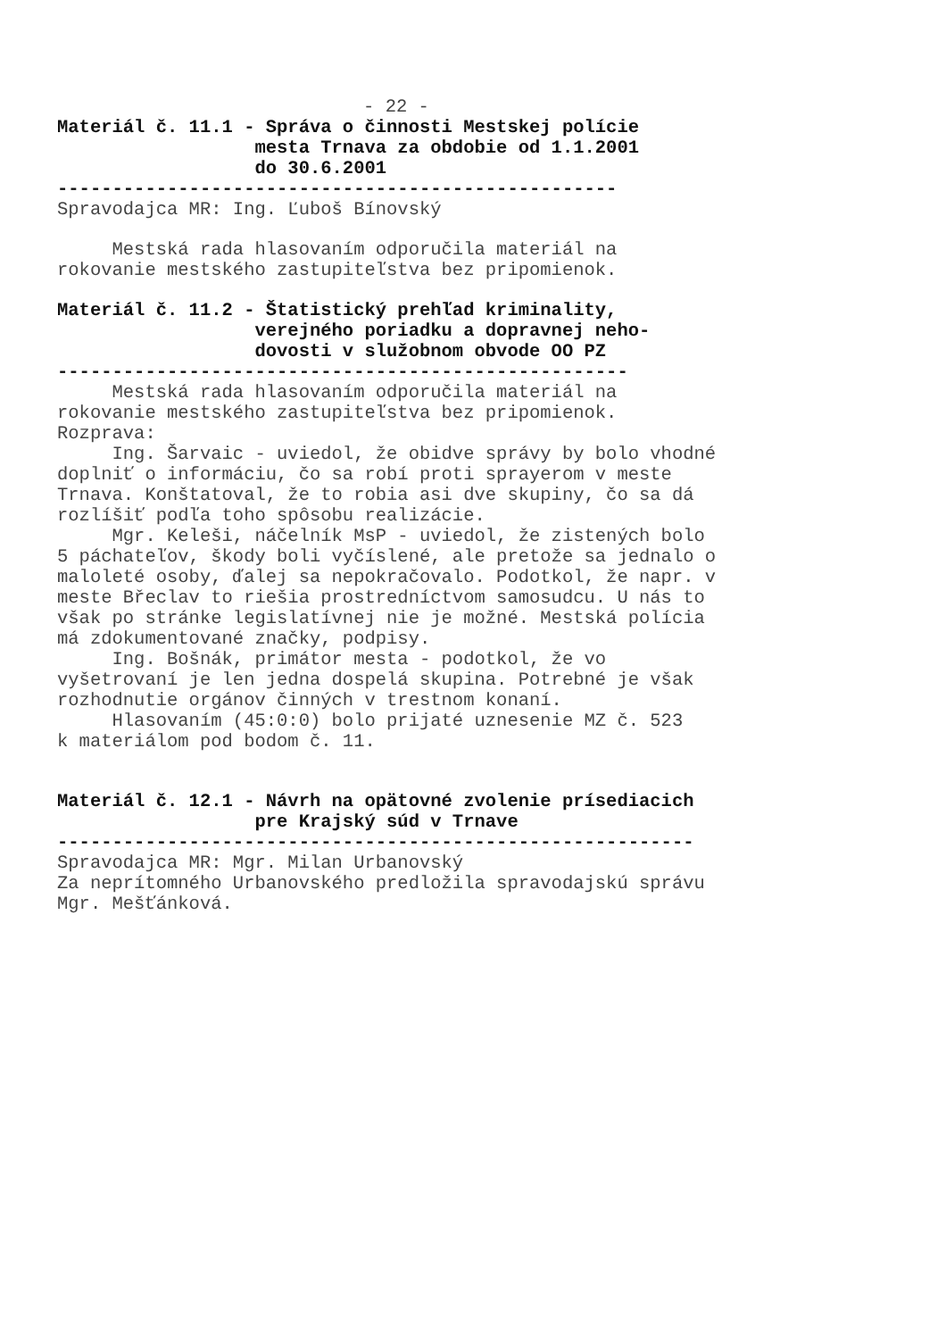- 22 -
Materiál č. 11.1 - Správa o činnosti Mestskej polície mesta Trnava za obdobie od 1.1.2001 do 30.6.2001
---------------------------------------------------
Spravodajca MR: Ing. Ľuboš Bínovský
Mestská rada hlasovaním odporučila materiál na rokovanie mestského zastupiteľstva bez pripomienok.
Materiál č. 11.2 - Štatistický prehľad kriminality, verejného poriadku a dopravnej neho- dovosti v služobnom obvode OO PZ
----------------------------------------------------
Mestská rada hlasovaním odporučila materiál na rokovanie mestského zastupiteľstva bez pripomienok. Rozprava: Ing. Šarvaic - uviedol, že obidve správy by bolo vhodné doplniť o informáciu, čo sa robí proti sprayerom v meste Trnava. Konštatoval, že to robia asi dve skupiny, čo sa dá rozlíšiť podľa toho spôsobu realizácie. Mgr. Keleši, náčelník MsP - uviedol, že zistených bolo 5 páchateľov, škody boli vyčíslené, ale pretože sa jednalo o maloleté osoby, ďalej sa nepokračovalo. Podotkol, že napr. v meste Břeclav to riešia prostredníctvom samosudcu. U nás to však po stránke legislatívnej nie je možné. Mestská polícia má zdokumentované značky, podpisy. Ing. Bošnák, primátor mesta - podotkol, že vo vyšetrovaní je len jedna dospelá skupina. Potrebné je však rozhodnutie orgánov činných v trestnom konaní. Hlasovaním (45:0:0) bolo prijaté uznesenie MZ č. 523 k materiálom pod bodom č. 11.
Materiál č. 12.1 - Návrh na opätovné zvolenie prísediacich pre Krajský súd v Trnave
----------------------------------------------------------
Spravodajca MR: Mgr. Milan Urbanovský Za neprítomného Urbanovského predložila spravodajskú správu Mgr. Mešťánková.